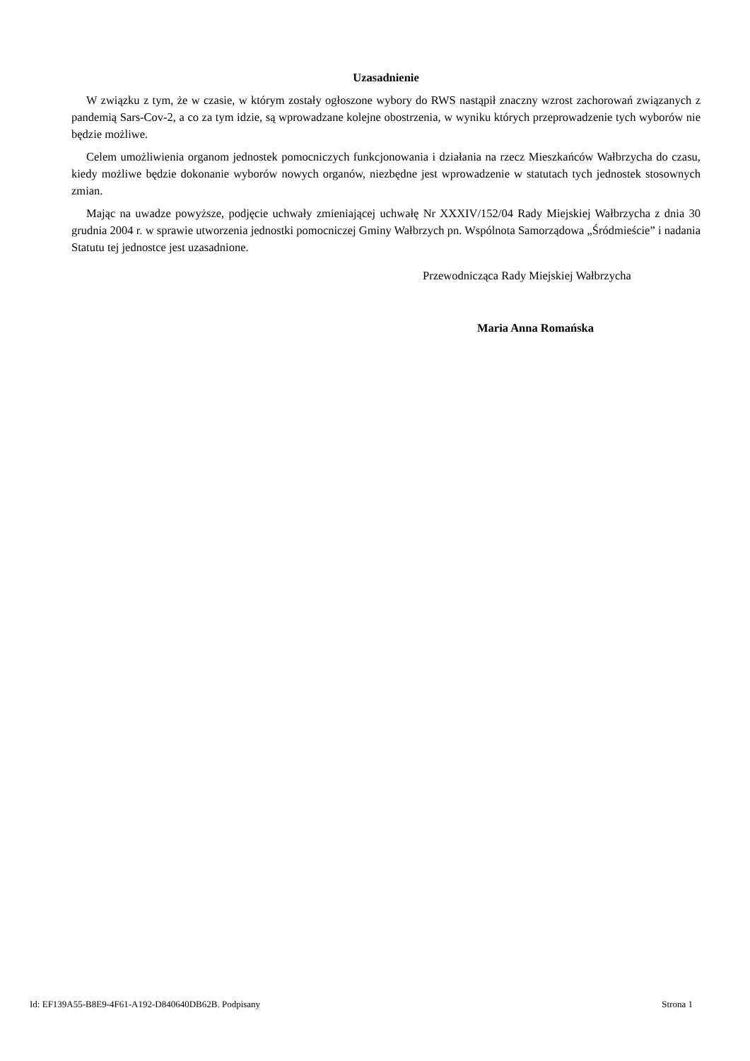Uzasadnienie
W związku z tym, że w czasie, w którym zostały ogłoszone wybory do RWS nastąpił znaczny wzrost zachorowań związanych z pandemią Sars-Cov-2, a co za tym idzie, są wprowadzane kolejne obostrzenia, w wyniku których przeprowadzenie tych wyborów nie będzie możliwe.
Celem umożliwienia organom jednostek pomocniczych funkcjonowania i działania na rzecz Mieszkańców Wałbrzycha do czasu, kiedy możliwe będzie dokonanie wyborów nowych organów, niezbędne jest wprowadzenie w statutach tych jednostek stosownych zmian.
Mając na uwadze powyższe, podjęcie uchwały zmieniającej uchwałę Nr XXXIV/152/04 Rady Miejskiej Wałbrzycha z dnia 30 grudnia 2004 r. w sprawie utworzenia jednostki pomocniczej Gminy Wałbrzych pn. Wspólnota Samorządowa „Śródmieście” i nadania Statutu tej jednostce jest uzasadnione.
Przewodnicząca Rady Miejskiej Wałbrzycha
Maria Anna Romańska
Id: EF139A55-B8E9-4F61-A192-D840640DB62B. Podpisany Strona 1